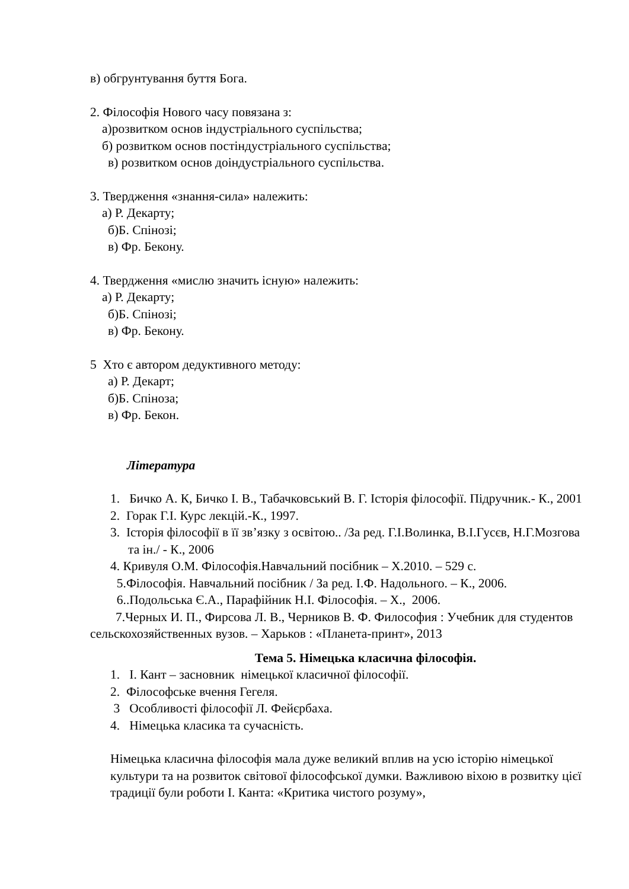в) обгрунтування буття Бога.
2. Філософія Нового часу повязана з:
а)розвитком основ індустріального суспільства;
б) розвитком основ постіндустріального суспільства;
в) розвитком основ доіндустріального суспільства.
3. Твердження «знання-сила» належить:
а) Р. Декарту;
б)Б. Спінозі;
в) Фр. Бекону.
4. Твердження «мислю значить існую» належить:
а) Р. Декарту;
б)Б. Спінозі;
в) Фр. Бекону.
5 Хто є автором дедуктивного методу:
а) Р. Декарт;
б)Б. Спіноза;
в) Фр. Бекон.
Література
1. Бичко А. К, Бичко І. В., Табачковський В. Г. Історія філософії. Підручник.- К., 2001
2. Горак Г.І. Курс лекцій.-К., 1997.
3. Історія філософії в її зв’язку з освітою.. /За ред. Г.І.Волинка, В.І.Гусєв, Н.Г.Мозгова та ін./ - К., 2006
4. Кривуля О.М. Філософія.Навчальний посібник – Х.2010. – 529 с.
5.Філософія. Навчальний посібник / За ред. І.Ф. Надольного. – К., 2006.
6..Подольська Є.А., Парафійник Н.І. Філософія. – Х., 2006.
7.Черных И. П., Фирсова Л. В., Черников В. Ф. Философия : Учебник для студентов сельскохозяйственных вузов. – Харьков : «Планета-принт», 2013
Тема 5. Німецька класична філософія.
1. І. Кант – засновник німецької класичної філософії.
2. Філософське вчення Гегеля.
3 Особливості філософії Л. Фейєрбаха.
4. Німецька класика та сучасність.
Німецька класична філософія мала дуже великий вплив на усю історію німецької культури та на розвиток світової філософської думки. Важливою віхою в розвитку цієї традиції були роботи І. Канта: «Критика чистого розуму»,